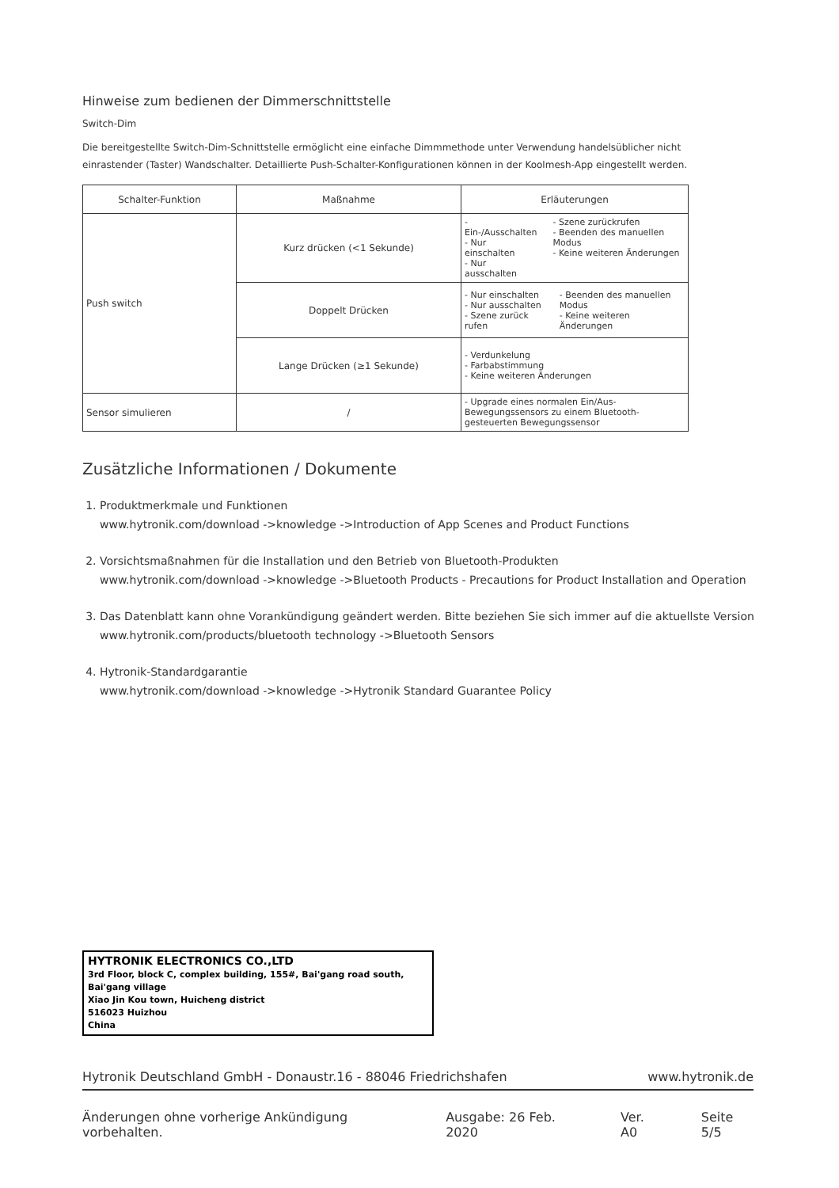Hinweise zum bedienen der Dimmerschnittstelle
Switch-Dim
Die bereitgestellte Switch-Dim-Schnittstelle ermöglicht eine einfache Dimmmethode unter Verwendung handelsüblicher nicht einrastender (Taster) Wandschalter. Detaillierte Push-Schalter-Konfigurationen können in der Koolmesh-App eingestellt werden.
| Schalter-Funktion | Maßnahme | Erläuterungen |
| --- | --- | --- |
| Push switch | Kurz drücken (<1 Sekunde) | - Ein-/Ausschalten - Nur einschalten - Nur ausschalten - Szene zurückrufen - Beenden des manuellen Modus - Keine weiteren Änderungen |
| | Doppelt Drücken | - Nur einschalten - Nur ausschalten - Szene zurück rufen - Beenden des manuellen Modus - Keine weiteren Änderungen |
| | Lange Drücken (≥1 Sekunde) | - Verdunkelung - Farbabstimmung - Keine weiteren Änderungen |
| Sensor simulieren | / | - Upgrade eines normalen Ein/Aus-Bewegungssensors zu einem Bluetooth-gesteuerten Bewegungssensor |
Zusätzliche Informationen / Dokumente
1. Produktmerkmale und Funktionen
www.hytronik.com/download ->knowledge ->Introduction of App Scenes and Product Functions
2. Vorsichtsmaßnahmen für die Installation und den Betrieb von Bluetooth-Produkten
www.hytronik.com/download ->knowledge ->Bluetooth Products - Precautions for Product Installation and Operation
3. Das Datenblatt kann ohne Vorankündigung geändert werden. Bitte beziehen Sie sich immer auf die aktuellste Version
www.hytronik.com/products/bluetooth technology ->Bluetooth Sensors
4. Hytronik-Standardgarantie
www.hytronik.com/download ->knowledge ->Hytronik Standard Guarantee Policy
HYTRONIK ELECTRONICS CO.,LTD
3rd Floor, block C, complex building, 155#, Bai'gang road south, Bai'gang village
Xiao Jin Kou town, Huicheng district
516023 Huizhou
China
Hytronik Deutschland GmbH - Donaustr.16 - 88046 Friedrichshafen www.hytronik.de
Änderungen ohne vorherige Ankündigung vorbehalten. Ausgabe: 26 Feb. 2020 Ver. A0 Seite 5/5